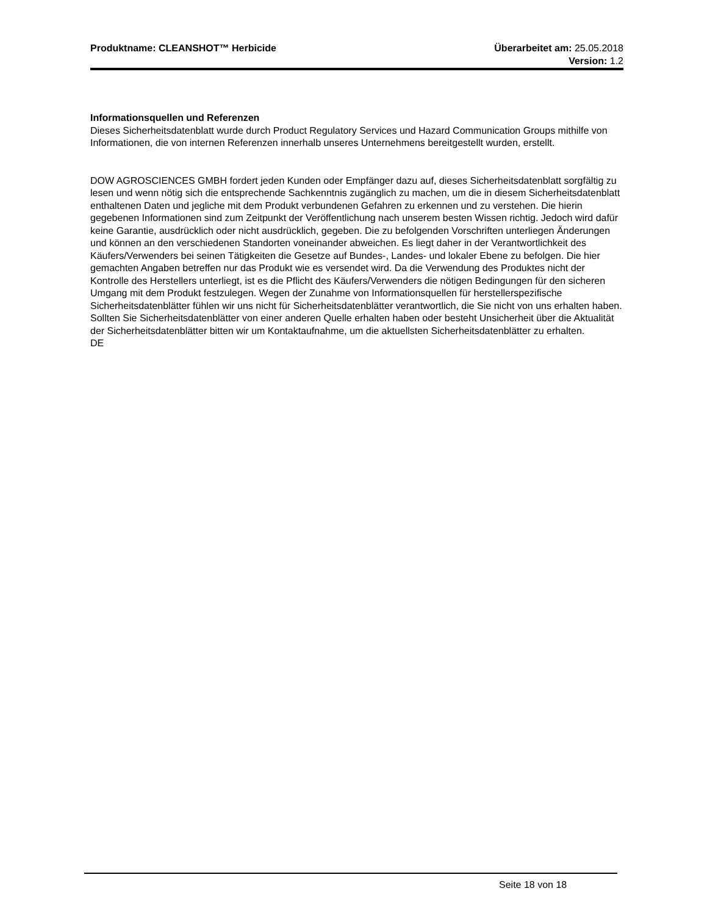Produktname: CLEANSHOT™ Herbicide
Überarbeitet am: 25.05.2018
Version: 1.2
Informationsquellen und Referenzen
Dieses Sicherheitsdatenblatt wurde durch Product Regulatory Services und Hazard Communication Groups mithilfe von Informationen, die von internen Referenzen innerhalb unseres Unternehmens bereitgestellt wurden, erstellt.
DOW AGROSCIENCES GMBH fordert jeden Kunden oder Empfänger dazu auf, dieses Sicherheitsdatenblatt sorgfältig zu lesen und wenn nötig sich die entsprechende Sachkenntnis zugänglich zu machen, um die in diesem Sicherheitsdatenblatt enthaltenen Daten und jegliche mit dem Produkt verbundenen Gefahren zu erkennen und zu verstehen. Die hierin gegebenen Informationen sind zum Zeitpunkt der Veröffentlichung nach unserem besten Wissen richtig. Jedoch wird dafür keine Garantie, ausdrücklich oder nicht ausdrücklich, gegeben. Die zu befolgenden Vorschriften unterliegen Änderungen und können an den verschiedenen Standorten voneinander abweichen. Es liegt daher in der Verantwortlichkeit des Käufers/Verwenders bei seinen Tätigkeiten die Gesetze auf Bundes-, Landes- und lokaler Ebene zu befolgen. Die hier gemachten Angaben betreffen nur das Produkt wie es versendet wird. Da die Verwendung des Produktes nicht der Kontrolle des Herstellers unterliegt, ist es die Pflicht des Käufers/Verwenders die nötigen Bedingungen für den sicheren Umgang mit dem Produkt festzulegen. Wegen der Zunahme von Informationsquellen für herstellerspezifische Sicherheitsdatenblätter fühlen wir uns nicht für Sicherheitsdatenblätter verantwortlich, die Sie nicht von uns erhalten haben. Sollten Sie Sicherheitsdatenblätter von einer anderen Quelle erhalten haben oder besteht Unsicherheit über die Aktualität der Sicherheitsdatenblätter bitten wir um Kontaktaufnahme, um die aktuellsten Sicherheitsdatenblätter zu erhalten.
DE
Seite 18 von 18